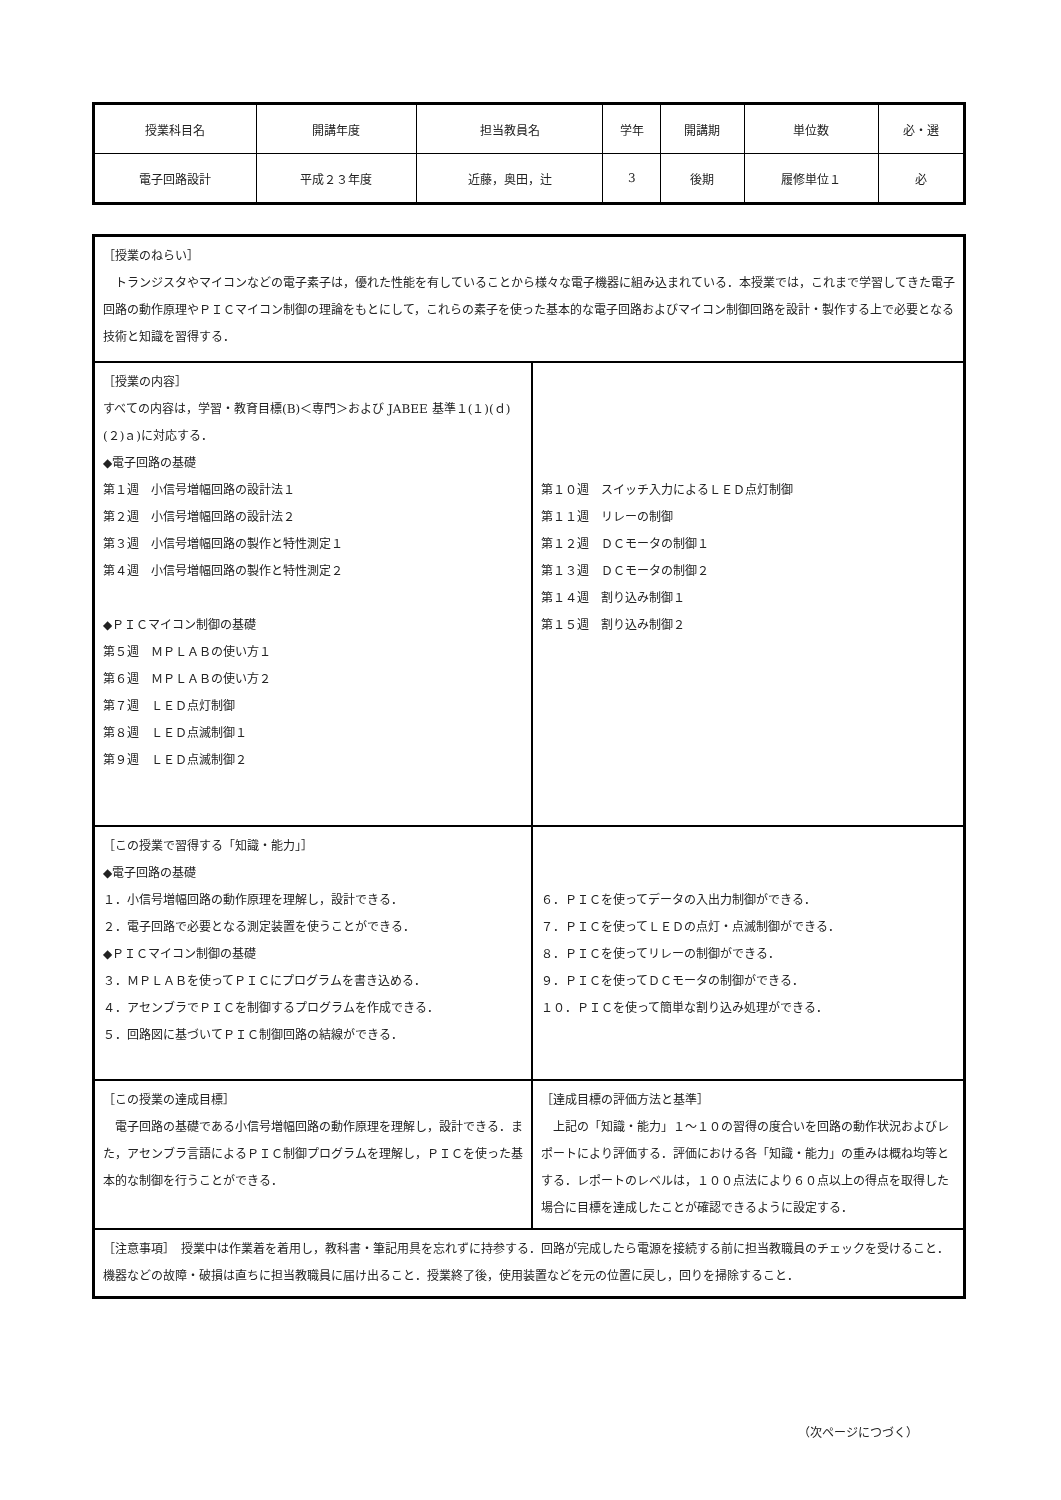| 授業科目名 | 開講年度 | 担当教員名 | 学年 | 開講期 | 単位数 | 必・選 |
| 電子回路設計 | 平成２３年度 | 近藤，奥田，辻 | 3 | 後期 | 履修単位１ | 必 |
| ［授業のねらい］ トランジスタやマイコンなどの電子素子は，優れた性能を有していることから様々な電子機器に組み込まれている．本授業では，これまで学習してきた電子回路の動作原理やＰＩＣマイコン制御の理論をもとにして，これらの素子を使った基本的な電子回路およびマイコン制御回路を設計・製作する上で必要となる技術と知識を習得する． | |
| ［授業の内容］ すべての内容は，学習・教育目標(B)＜専門＞および JABEE 基準１(１)(ｄ)(２)ａ)に対応する． ◆電子回路の基礎 第１週 小信号増幅回路の設計法１ 第２週 小信号増幅回路の設計法２ 第３週 小信号増幅回路の製作と特性測定１ 第４週 小信号増幅回路の製作と特性測定２ ◆ＰＩＣマイコン制御の基礎 第５週 ＭＰＬＡＢの使い方１ 第６週 ＭＰＬＡＢの使い方２ 第７週 ＬＥＤ点灯制御 第８週 ＬＥＤ点滅制御１ 第９週 ＬＥＤ点滅制御２ | 第１０週 スイッチ入力によるＬＥＤ点灯制御 第１１週 リレーの制御 第１２週 ＤＣモータの制御１ 第１３週 ＤＣモータの制御２ 第１４週 割り込み制御１ 第１５週 割り込み制御２ |
| ［この授業で習得する「知識・能力」］ ◆電子回路の基礎 １．小信号増幅回路の動作原理を理解し，設計できる． ２．電子回路で必要となる測定装置を使うことができる． ◆ＰＩＣマイコン制御の基礎 ３．ＭＰＬＡＢを使ってＰＩＣにプログラムを書き込める． ４．アセンブラでＰＩＣを制御するプログラムを作成できる． ５．回路図に基づいてＰＩＣ制御回路の結線ができる． | ６．ＰＩＣを使ってデータの入出力制御ができる． ７．ＰＩＣを使ってＬＥＤの点灯・点滅制御ができる． ８．ＰＩＣを使ってリレーの制御ができる． ９．ＰＩＣを使ってＤＣモータの制御ができる． １０．ＰＩＣを使って簡単な割り込み処理ができる． |
| ［この授業の達成目標］ 電子回路の基礎である小信号増幅回路の動作原理を理解し，設計できる．また，アセンブラ言語によるＰＩＣ制御プログラムを理解し，ＰＩＣを使った基本的な制御を行うことができる． | ［達成目標の評価方法と基準］ 上記の「知識・能力」１～１０の習得の度合いを回路の動作状況およびレポートにより評価する．評価における各「知識・能力」の重みは概ね均等とする．レポートのレベルは，１００点法により６０点以上の得点を取得した場合に目標を達成したことが確認できるように設定する． |
| ［注意事項］ 授業中は作業着を着用し，教科書・筆記用具を忘れずに持参する．回路が完成したら電源を接続する前に担当教職員のチェックを受けること．機器などの故障・破損は直ちに担当教職員に届け出ること．授業終了後，使用装置などを元の位置に戻し，回りを掃除すること． | |
（次ページにつづく）